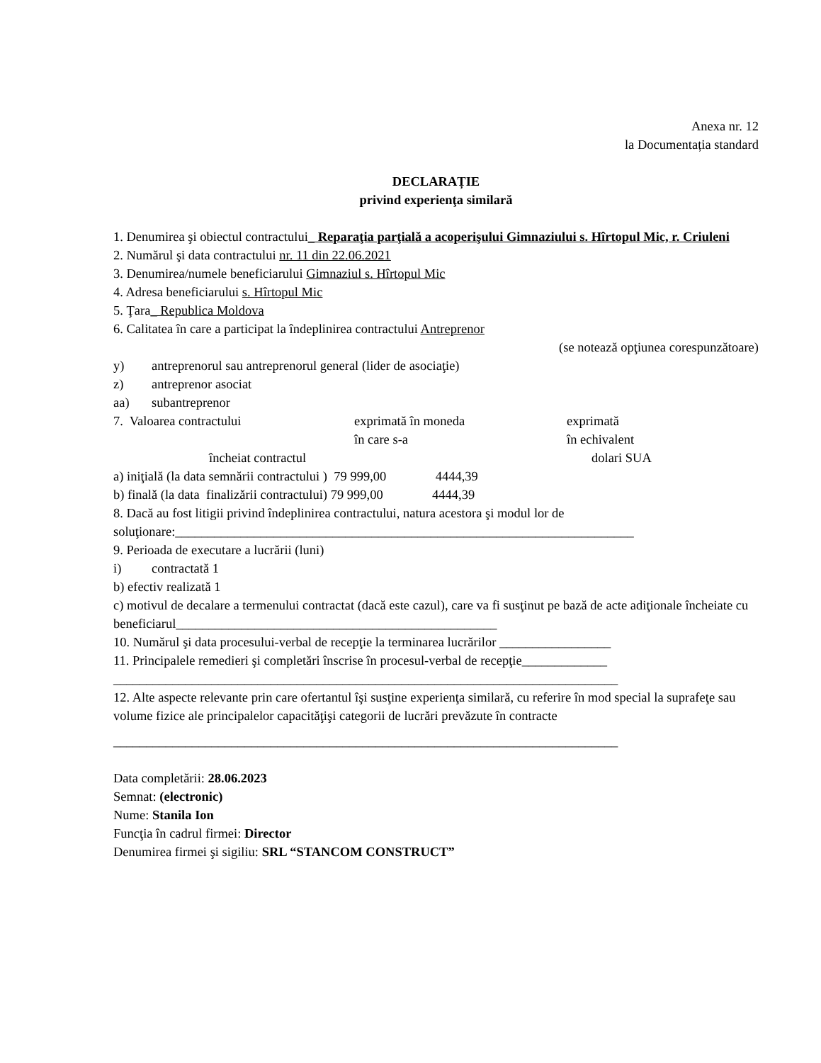Anexa nr. 12
la Documentația standard
DECLARAȚIE
privind experienţa similară
1. Denumirea şi obiectul contractului_ Reparaţia parţială a acoperişului Gimnaziului s. Hîrtopul Mic, r. Criuleni
2. Numărul şi data contractului nr. 11 din 22.06.2021
3. Denumirea/numele beneficiarului Gimnaziul s. Hîrtopul Mic
4. Adresa beneficiarului s. Hîrtopul Mic
5. Ţara_ Republica Moldova
6. Calitatea în care a participat la îndeplinirea contractului Antreprenor
(se notează opţiunea corespunzătoare)
y) antreprenorul sau antreprenorul general (lider de asociaţie)
z) antreprenor asociat
aa) subantreprenor
7. Valoarea contractului exprimată în moneda
în care s-a exprimată
în echivalent
încheiat contractul dolari SUA
a) iniţială (la data semnării contractului ) 79 999,00 4444,39
b) finală (la data finalizării contractului) 79 999,00 4444,39
8. Dacă au fost litigii privind îndeplinirea contractului, natura acestora şi modul lor de soluţionare:______________________________________________________________________
9. Perioada de executare a lucrării (luni)
i) contractată 1
b) efectiv realizată 1
c) motivul de decalare a termenului contractat (dacă este cazul), care va fi susţinut pe bază de acte adiţionale încheiate cu beneficiarul_________________________________________________
10. Numărul şi data procesului-verbal de recepţie la terminarea lucrărilor _________________
11. Principalele remedieri şi completări înscrise în procesul-verbal de recepţie_____________
_____________________________________________________________________________
12. Alte aspecte relevante prin care ofertantul îşi susţine experienţa similară, cu referire în mod special la suprafeţe sau volume fizice ale principalelor capacităţişi categorii de lucrări prevăzute în contracte
_____________________________________________________________________________
Data completării: 28.06.2023
Semnat: (electronic)
Nume: Stanila Ion
Funcţia în cadrul firmei: Director
Denumirea firmei şi sigiliu: SRL “STANCOM CONSTRUCT”